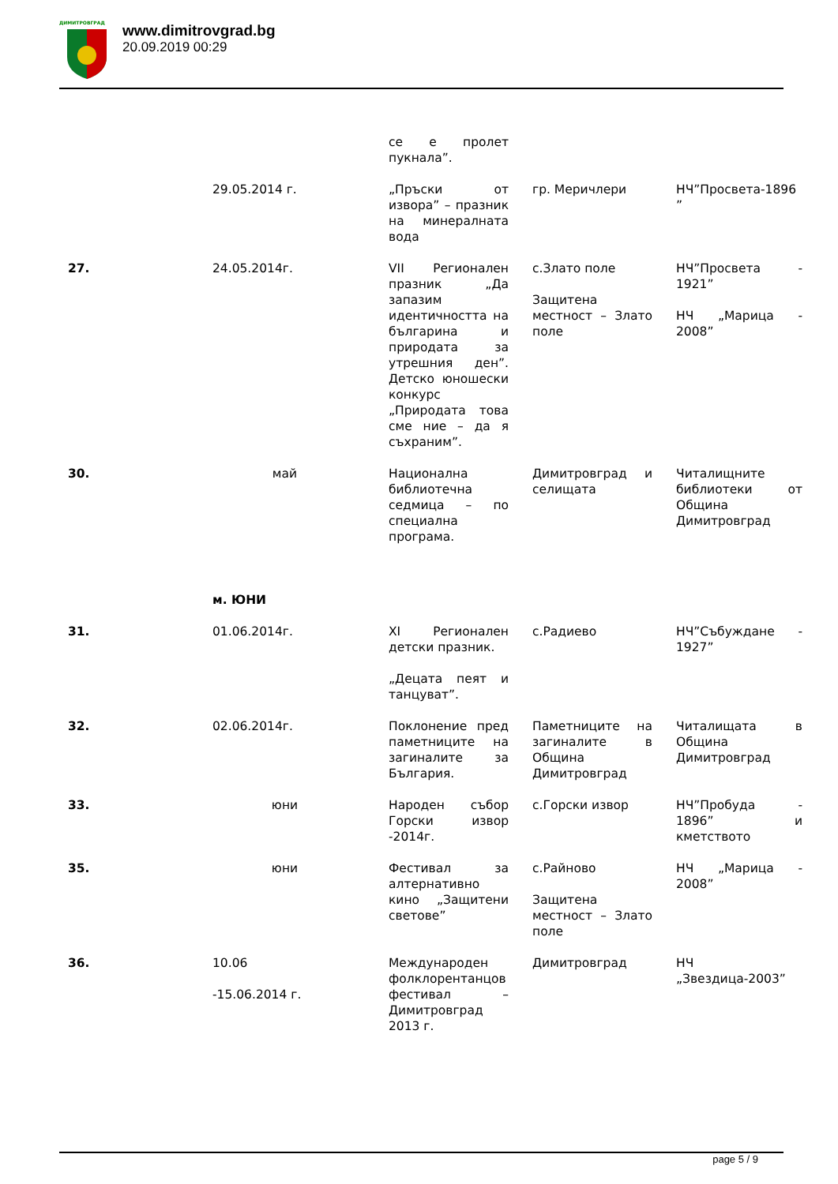ДИМИТРОВГРАД
www.dimitrovgrad.bg
20.09.2019 00:29
| | | се е пролет пукнала”. | | |
| | 29.05.2014 г. | „Пръски от извора” – празник на минералната вода | гр. Меричлери | НЧ”Просвета-1896 ” |
| 27. | 24.05.2014г. | VII Регионален празник „Да запазим идентичността на българина и природата за утрешния ден”. Детско юношески конкурс „Природата това сме ние – да я съхраним”. | с.Злато поле Защитена местност – Злато поле | НЧ”Просвета - 1921” НЧ „Марица - 2008” |
| 30. | май | Национална библиотечна седмица – по специална програма. | Димитровград и селищата | Читалищните библиотеки от Община Димитровград |
| | м. ЮНИ | | | |
| 31. | 01.06.2014г. | XI Регионален детски празник. „Децата пеят и танцуват”. | с.Радиево | НЧ”Събуждане - 1927” |
| 32. | 02.06.2014г. | Поклонение пред паметниците на загиналите за България. | Паметниците на загиналите в Община Димитровград | Читалищата в Община Димитровград |
| 33. | юни | Народен събор Горски извор -2014г. | с.Горски извор | НЧ”Пробуда - 1896” и кметството |
| 35. | юни | Фестивал за алтернативно кино „Защитени светове” | с.Райново Защитена местност – Злато поле | НЧ „Марица - 2008” |
| 36. | 10.06 -15.06.2014 г. | Международен фолклорентанцов фестивал –Димитровград 2013 г. | Димитровград | НЧ „Звездица-2003” |
page 5 / 9